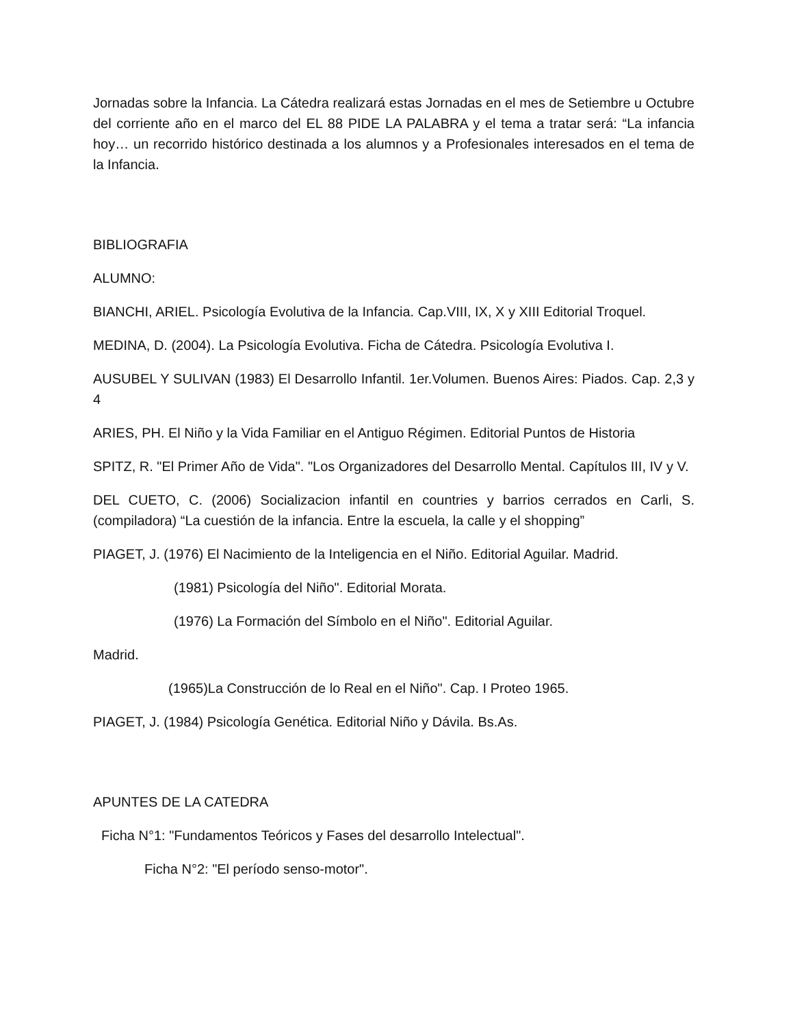Jornadas sobre la Infancia. La Cátedra realizará estas Jornadas en el mes de Setiembre u Octubre del corriente año en el marco del EL 88 PIDE LA PALABRA y el tema a tratar será: “La infancia hoy… un recorrido histórico destinada a los alumnos y a Profesionales interesados en el tema de la Infancia.
BIBLIOGRAFIA
ALUMNO:
BIANCHI, ARIEL. Psicología Evolutiva de la Infancia. Cap.VIII, IX, X y XIII Editorial Troquel.
MEDINA, D. (2004). La Psicología Evolutiva. Ficha de Cátedra. Psicología Evolutiva I.
AUSUBEL Y SULIVAN (1983) El Desarrollo Infantil. 1er.Volumen. Buenos Aires: Piados. Cap. 2,3 y 4
ARIES, PH. El Niño y la Vida Familiar en el Antiguo Régimen. Editorial Puntos de Historia
SPITZ, R. "El Primer Año de Vida". "Los Organizadores del Desarrollo Mental. Capítulos III, IV y V.
DEL CUETO, C. (2006) Socializacion infantil en countries y barrios cerrados en Carli, S. (compiladora) “La cuestión de la infancia. Entre la escuela, la calle y el shopping”
PIAGET, J. (1976) El Nacimiento de la Inteligencia en el Niño. Editorial Aguilar. Madrid.
(1981) Psicología del Niño". Editorial Morata.
(1976) La Formación del Símbolo en el Niño". Editorial Aguilar.
Madrid.
(1965)La Construcción de lo Real en el Niño". Cap. I Proteo 1965.
PIAGET, J. (1984) Psicología Genética. Editorial Niño y Dávila. Bs.As.
APUNTES DE LA CATEDRA
Ficha N°1: "Fundamentos Teóricos y Fases del desarrollo Intelectual".
Ficha N°2: "El período senso-motor".